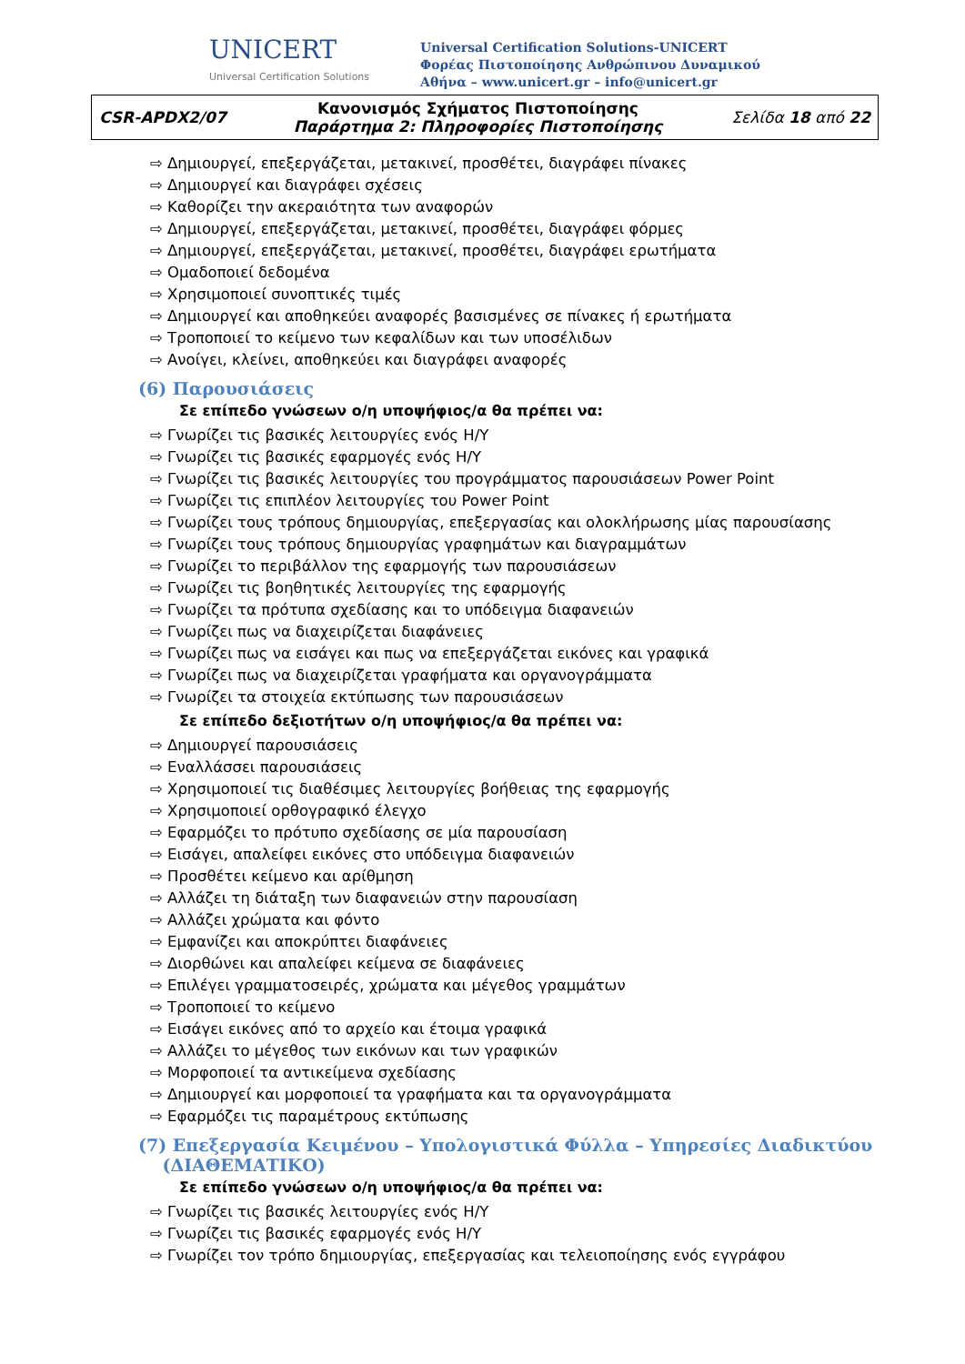UNICERT
Universal Certification Solutions
Universal Certification Solutions-UNICERT
Φορέας Πιστοποίησης Ανθρώπινου Δυναμικού
Αθήνα – www.unicert.gr – info@unicert.gr
| CSR-APDX2/07 | Κανονισμός Σχήματος Πιστοποίησης Παράρτημα 2: Πληροφορίες Πιστοποίησης | Σελίδα 18 από 22 |
Δημιουργεί, επεξεργάζεται, μετακινεί, προσθέτει, διαγράφει πίνακες
Δημιουργεί και διαγράφει σχέσεις
Καθορίζει την ακεραιότητα των αναφορών
Δημιουργεί, επεξεργάζεται, μετακινεί, προσθέτει, διαγράφει φόρμες
Δημιουργεί, επεξεργάζεται, μετακινεί, προσθέτει, διαγράφει ερωτήματα
Ομαδοποιεί δεδομένα
Χρησιμοποιεί συνοπτικές τιμές
Δημιουργεί και αποθηκεύει αναφορές βασισμένες σε πίνακες ή ερωτήματα
Τροποποιεί το κείμενο των κεφαλίδων και των υποσέλιδων
Ανοίγει, κλείνει, αποθηκεύει και διαγράφει αναφορές
(6) Παρουσιάσεις
Σε επίπεδο γνώσεων ο/η υποψήφιος/α θα πρέπει να:
Γνωρίζει τις βασικές λειτουργίες ενός Η/Υ
Γνωρίζει τις βασικές εφαρμογές ενός Η/Υ
Γνωρίζει τις βασικές λειτουργίες του προγράμματος παρουσιάσεων Power Point
Γνωρίζει τις επιπλέον λειτουργίες του Power Point
Γνωρίζει τους τρόπους δημιουργίας, επεξεργασίας και ολοκλήρωσης μίας παρουσίασης
Γνωρίζει τους τρόπους δημιουργίας γραφημάτων και διαγραμμάτων
Γνωρίζει το περιβάλλον της εφαρμογής των παρουσιάσεων
Γνωρίζει τις βοηθητικές λειτουργίες της εφαρμογής
Γνωρίζει τα πρότυπα σχεδίασης και το υπόδειγμα διαφανειών
Γνωρίζει πως να διαχειρίζεται διαφάνειες
Γνωρίζει πως να εισάγει και πως να επεξεργάζεται εικόνες και γραφικά
Γνωρίζει πως να διαχειρίζεται γραφήματα και οργανογράμματα
Γνωρίζει τα στοιχεία εκτύπωσης των παρουσιάσεων
Σε επίπεδο δεξιοτήτων ο/η υποψήφιος/α θα πρέπει να:
Δημιουργεί παρουσιάσεις
Εναλλάσσει παρουσιάσεις
Χρησιμοποιεί τις διαθέσιμες λειτουργίες βοήθειας της εφαρμογής
Χρησιμοποιεί ορθογραφικό έλεγχο
Εφαρμόζει το πρότυπο σχεδίασης σε μία παρουσίαση
Εισάγει, απαλείφει εικόνες στο υπόδειγμα διαφανειών
Προσθέτει κείμενο και αρίθμηση
Αλλάζει τη διάταξη των διαφανειών στην παρουσίαση
Αλλάζει χρώματα και φόντο
Εμφανίζει και αποκρύπτει διαφάνειες
Διορθώνει και απαλείφει κείμενα σε διαφάνειες
Επιλέγει γραμματοσειρές, χρώματα και μέγεθος γραμμάτων
Τροποποιεί το κείμενο
Εισάγει εικόνες από το αρχείο και έτοιμα γραφικά
Αλλάζει το μέγεθος των εικόνων και των γραφικών
Μορφοποιεί τα αντικείμενα σχεδίασης
Δημιουργεί και μορφοποιεί τα γραφήματα και τα οργανογράμματα
Εφαρμόζει τις παραμέτρους εκτύπωσης
(7) Επεξεργασία Κειμένου – Υπολογιστικά Φύλλα – Υπηρεσίες Διαδικτύου
(ΔΙΑΘΕΜΑΤΙΚΟ)
Σε επίπεδο γνώσεων ο/η υποψήφιος/α θα πρέπει να:
Γνωρίζει τις βασικές λειτουργίες ενός Η/Υ
Γνωρίζει τις βασικές εφαρμογές ενός Η/Υ
Γνωρίζει τον τρόπο δημιουργίας, επεξεργασίας και τελειοποίησης ενός εγγράφου